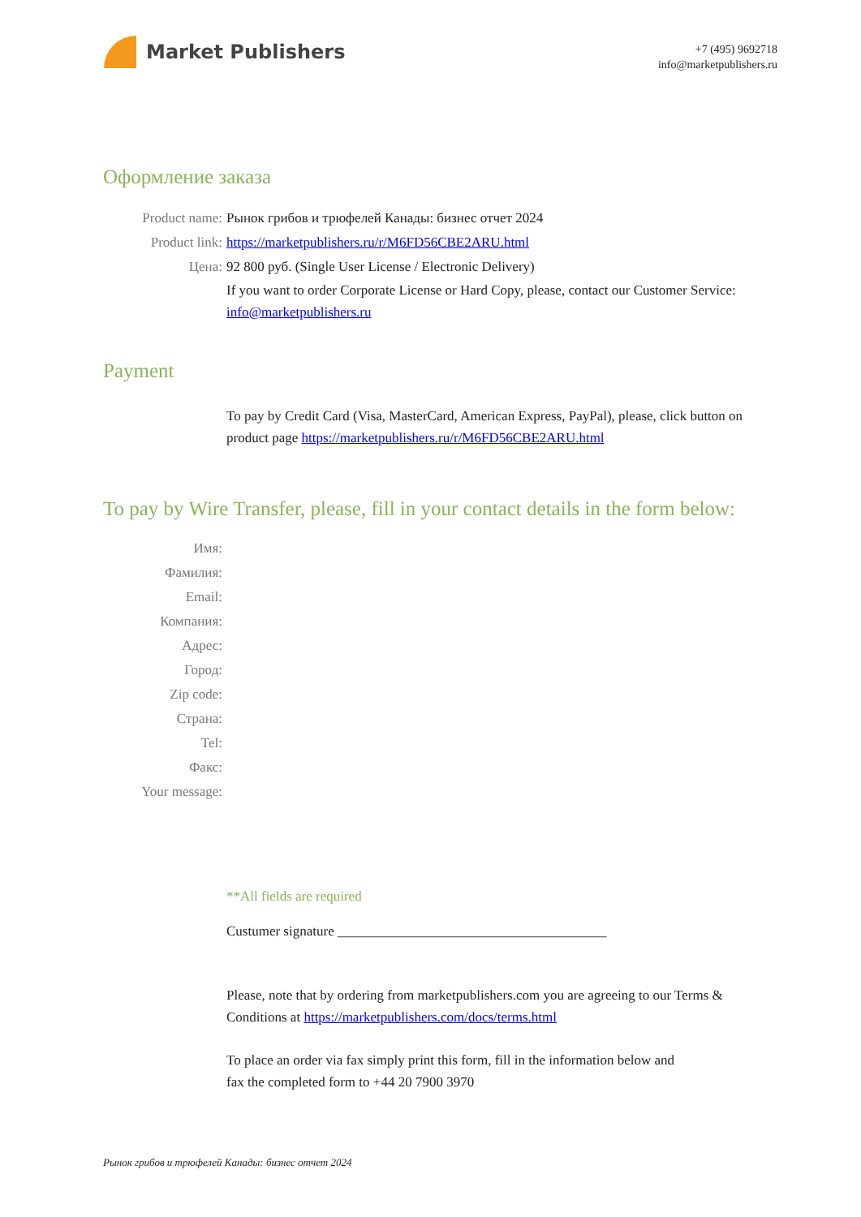Market Publishers
+7 (495) 9692718
info@marketpublishers.ru
Оформление заказа
Product name: Рынок грибов и трюфелей Канады: бизнес отчет 2024
Product link: https://marketpublishers.ru/r/M6FD56CBE2ARU.html
Цена: 92 800 руб. (Single User License / Electronic Delivery)
If you want to order Corporate License or Hard Copy, please, contact our Customer Service: info@marketpublishers.ru
Payment
To pay by Credit Card (Visa, MasterCard, American Express, PayPal), please, click button on product page https://marketpublishers.ru/r/M6FD56CBE2ARU.html
To pay by Wire Transfer, please, fill in your contact details in the form below:
Имя:
Фамилия:
Email:
Компания:
Адрес:
Город:
Zip code:
Страна:
Tel:
Факс:
Your message:
**All fields are required
Custumer signature _______________________________________
Please, note that by ordering from marketpublishers.com you are agreeing to our Terms & Conditions at https://marketpublishers.com/docs/terms.html
To place an order via fax simply print this form, fill in the information below and fax the completed form to +44 20 7900 3970
Рынок грибов и трюфелей Канады: бизнес отчет 2024